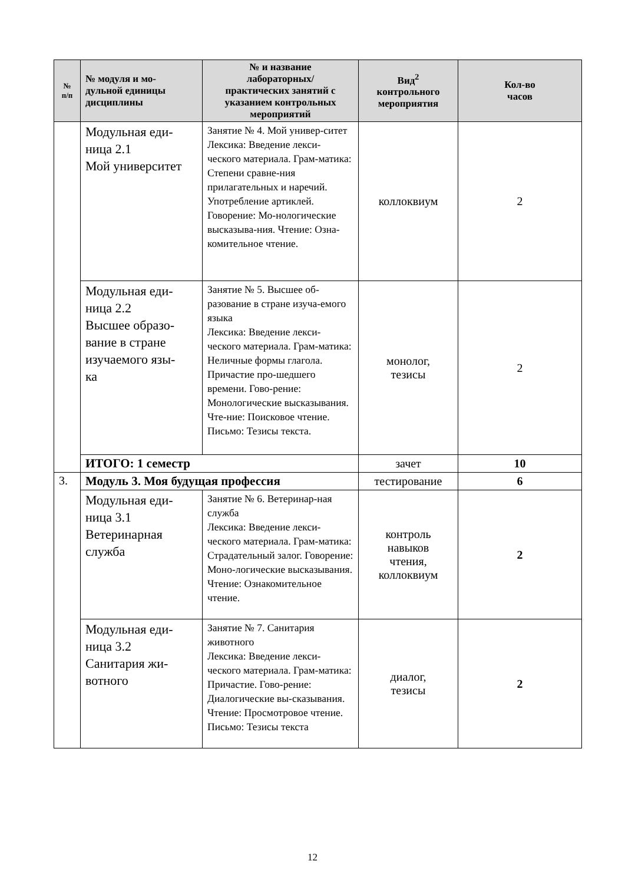| № п/п | № модуля и мо- дульной единицы дисциплины | № и название лабораторных/ практических занятий с указанием контрольных мероприятий | Вид<sup>2</sup> контрольного мероприятия | Кол-во часов |
| --- | --- | --- | --- | --- |
| | Модульная еди- ница 2.1 Мой университет | Занятие № 4. Мой универ-ситет Лексика: Введение лекси-ческого материала. Грам-матика: Степени сравне-ния прилагательных и наречий. Употребление артиклей. Говорение: Мо-нологические высказыва-ния. Чтение: Озна-комительное чтение. | коллоквиум | 2 |
| | Модульная еди- ница 2.2 Высшее образо- вание в стране изучаемого язы- ка | Занятие № 5. Высшее об-разование в стране изуча-емого языка Лексика: Введение лекси-ческого материала. Грам-матика: Неличные формы глагола. Причастие про-шедшего времени. Гово-рение: Монологические высказывания. Чте-ние: Поисковое чтение. Письмо: Тезисы текста. | монолог, тезисы | 2 |
| | ИТОГО: 1 семестр | | зачет | 10 |
| 3. | Модуль 3. Моя будущая профессия | | тестирование | 6 |
| | Модульная еди- ница 3.1 Ветеринарная служба | Занятие № 6. Ветеринар-ная служба Лексика: Введение лекси-ческого материала. Грам-матика: Страдательный залог. Говорение: Моно-логические высказывания. Чтение: Ознакомительное чтение. | контроль навыков чтения, коллоквиум | 2 |
| | Модульная еди- ница 3.2 Санитария жи- вотного | Занятие № 7. Санитария животного Лексика: Введение лекси-ческого материала. Грам-матика: Причастие. Гово-рение: Диалогические вы-сказывания. Чтение: Просмотровое чтение. Письмо: Тезисы текста | диалог, тезисы | 2 |
12